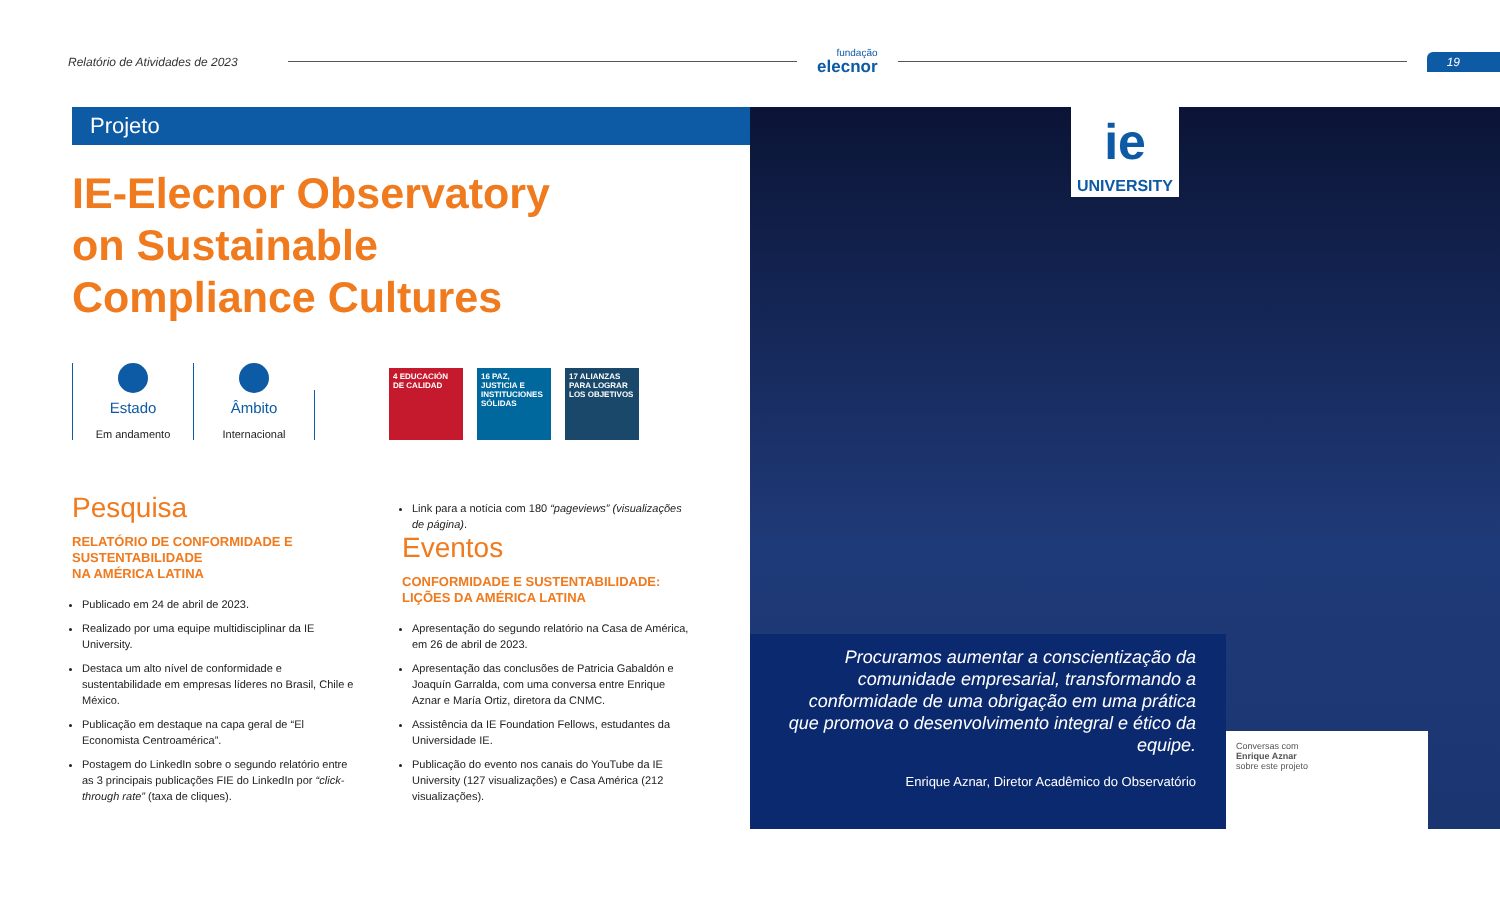Relatório de Atividades de 2023
fundação
elecnor
19
Projeto
IE-Elecnor Observatory
on Sustainable
Compliance Cultures
Estado
Em andamento
Âmbito
Internacional
4 EDUCACIÓN DE CALIDAD
16 PAZ, JUSTICIA E INSTITUCIONES SÓLIDAS
17 ALIANZAS PARA LOGRAR LOS OBJETIVOS
Pesquisa
RELATÓRIO DE CONFORMIDADE E SUSTENTABILIDADE
NA AMÉRICA LATINA
Publicado em 24 de abril de 2023.
Realizado por uma equipe multidisciplinar da IE University.
Destaca um alto nível de conformidade e sustentabilidade em empresas líderes no Brasil, Chile e México.
Publicação em destaque na capa geral de “El Economista Centroamérica”.
Postagem do LinkedIn sobre o segundo relatório entre as 3 principais publicações FIE do LinkedIn por “click-through rate” (taxa de cliques).
Link para a notícia com 180 “pageviews” (visualizações de página).
Eventos
CONFORMIDADE E SUSTENTABILIDADE: LIÇÕES DA AMÉRICA LATINA
Apresentação do segundo relatório na Casa de América, em 26 de abril de 2023.
Apresentação das conclusões de Patricia Gabaldón e Joaquín Garralda, com uma conversa entre Enrique Aznar e María Ortiz, diretora da CNMC.
Assistência da IE Foundation Fellows, estudantes da Universidade IE.
Publicação do evento nos canais do YouTube da IE University (127 visualizações) e Casa América (212 visualizações).
ie
UNIVERSITY
Procuramos aumentar a conscientização da comunidade empresarial, transformando a conformidade de uma obrigação em uma prática que promova o desenvolvimento integral e ético da equipe.
Enrique Aznar, Diretor Acadêmico do Observatório
Conversas com
Enrique Aznar
sobre este projeto